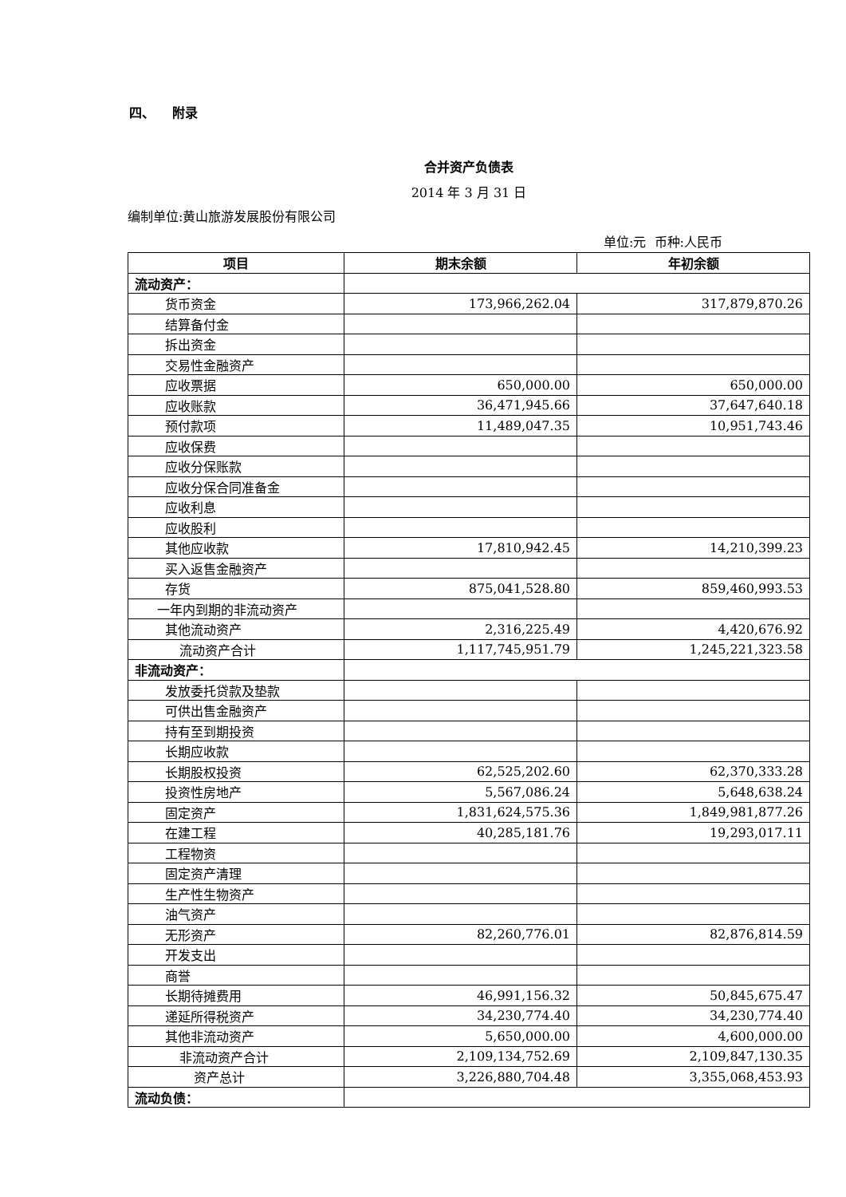四、 附录
合并资产负债表
2014 年 3 月 31 日
编制单位:黄山旅游发展股份有限公司
单位:元 币种:人民币
| 项目 | 期末余额 | 年初余额 |
| --- | --- | --- |
| 流动资产： | | |
| 货币资金 | 173,966,262.04 | 317,879,870.26 |
| 结算备付金 | | |
| 拆出资金 | | |
| 交易性金融资产 | | |
| 应收票据 | 650,000.00 | 650,000.00 |
| 应收账款 | 36,471,945.66 | 37,647,640.18 |
| 预付款项 | 11,489,047.35 | 10,951,743.46 |
| 应收保费 | | |
| 应收分保账款 | | |
| 应收分保合同准备金 | | |
| 应收利息 | | |
| 应收股利 | | |
| 其他应收款 | 17,810,942.45 | 14,210,399.23 |
| 买入返售金融资产 | | |
| 存货 | 875,041,528.80 | 859,460,993.53 |
| 一年内到期的非流动资产 | | |
| 其他流动资产 | 2,316,225.49 | 4,420,676.92 |
| 流动资产合计 | 1,117,745,951.79 | 1,245,221,323.58 |
| 非流动资产： | | |
| 发放委托贷款及垫款 | | |
| 可供出售金融资产 | | |
| 持有至到期投资 | | |
| 长期应收款 | | |
| 长期股权投资 | 62,525,202.60 | 62,370,333.28 |
| 投资性房地产 | 5,567,086.24 | 5,648,638.24 |
| 固定资产 | 1,831,624,575.36 | 1,849,981,877.26 |
| 在建工程 | 40,285,181.76 | 19,293,017.11 |
| 工程物资 | | |
| 固定资产清理 | | |
| 生产性生物资产 | | |
| 油气资产 | | |
| 无形资产 | 82,260,776.01 | 82,876,814.59 |
| 开发支出 | | |
| 商誉 | | |
| 长期待摊费用 | 46,991,156.32 | 50,845,675.47 |
| 递延所得税资产 | 34,230,774.40 | 34,230,774.40 |
| 其他非流动资产 | 5,650,000.00 | 4,600,000.00 |
| 非流动资产合计 | 2,109,134,752.69 | 2,109,847,130.35 |
| 资产总计 | 3,226,880,704.48 | 3,355,068,453.93 |
| 流动负债： | | |